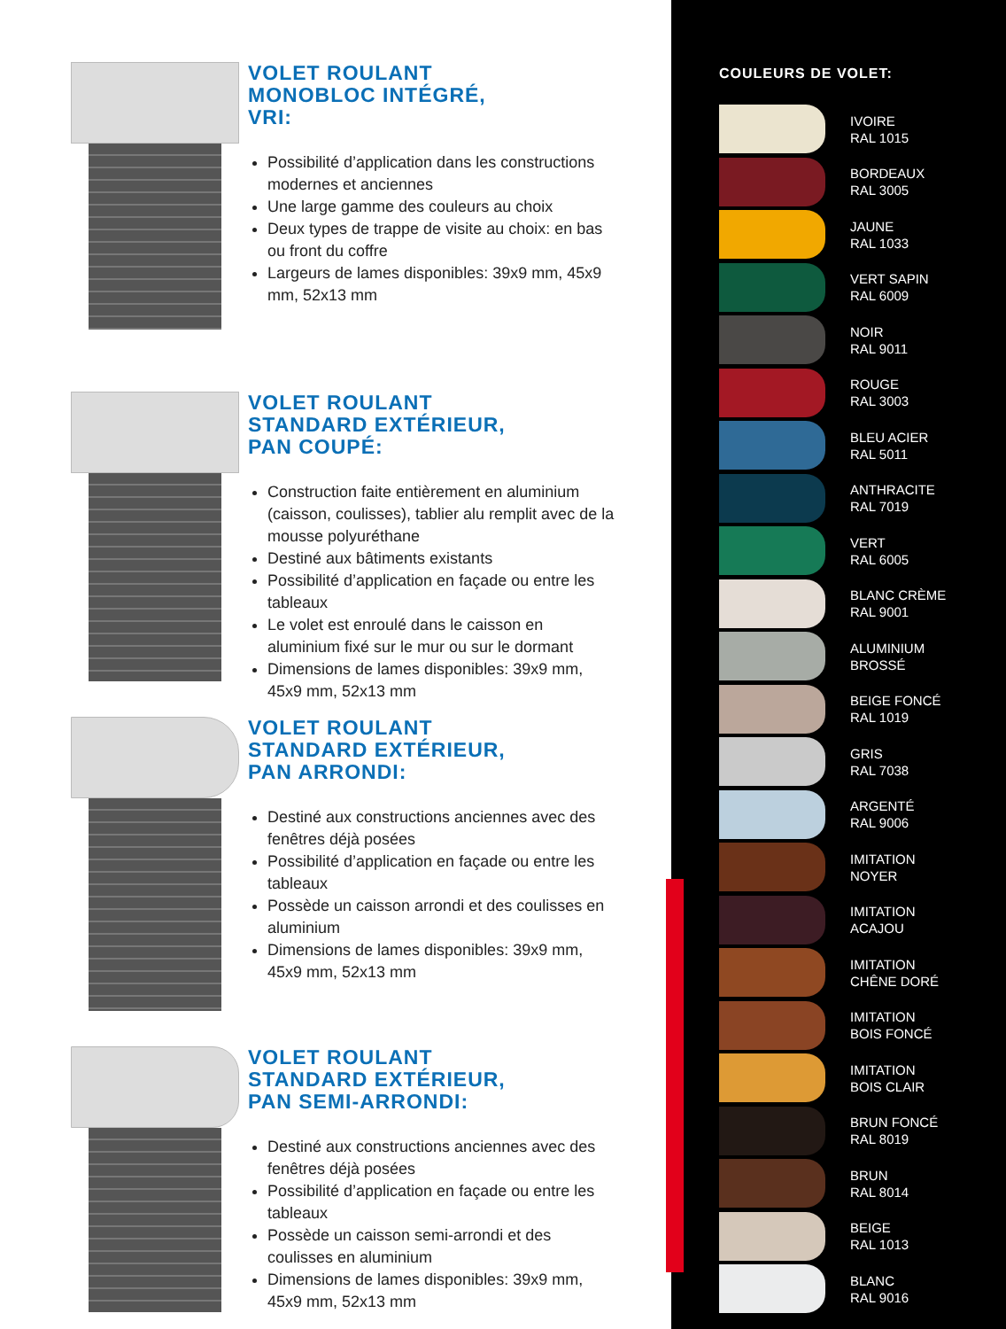VOLET ROULANT
MONOBLOC INTÉGRÉ,
VRI:
Possibilité d’application dans les constructions modernes et anciennes
Une large gamme des couleurs au choix
Deux types de trappe de visite au choix: en bas ou front du coffre
Largeurs de lames disponibles: 39x9 mm, 45x9 mm, 52x13 mm
VOLET ROULANT
STANDARD EXTÉRIEUR,
PAN COUPÉ:
Construction faite entièrement en aluminium (caisson, coulisses), tablier alu remplit avec de la mousse polyuréthane
Destiné aux bâtiments existants
Possibilité d’application en façade ou entre les tableaux
Le volet est enroulé dans le caisson en aluminium fixé sur le mur ou sur le dormant
Dimensions de lames disponibles: 39x9 mm, 45x9 mm, 52x13 mm
VOLET ROULANT
STANDARD EXTÉRIEUR,
PAN ARRONDI:
Destiné aux constructions anciennes avec des fenêtres déjà posées
Possibilité d’application en façade ou entre les tableaux
Possède un caisson arrondi et des coulisses en aluminium
Dimensions de lames disponibles: 39x9 mm, 45x9 mm, 52x13 mm
VOLET ROULANT
STANDARD EXTÉRIEUR,
PAN SEMI-ARRONDI:
Destiné aux constructions anciennes avec des fenêtres déjà posées
Possibilité d’application en façade ou entre les tableaux
Possède un caisson semi-arrondi et des coulisses en aluminium
Dimensions de lames disponibles: 39x9 mm, 45x9 mm, 52x13 mm
COULEURS DE VOLET:
IVOIRE
RAL 1015
BORDEAUX
RAL 3005
JAUNE
RAL 1033
VERT SAPIN
RAL 6009
NOIR
RAL 9011
ROUGE
RAL 3003
BLEU ACIER
RAL 5011
ANTHRACITE
RAL 7019
VERT
RAL 6005
BLANC CRÈME
RAL 9001
ALUMINIUM
BROSSÉ
BEIGE FONCÉ
RAL 1019
GRIS
RAL 7038
ARGENTÉ
RAL 9006
IMITATION
NOYER
IMITATION
ACAJOU
IMITATION
CHÊNE DORÉ
IMITATION
BOIS FONCÉ
IMITATION
BOIS CLAIR
BRUN FONCÉ
RAL 8019
BRUN
RAL 8014
BEIGE
RAL 1013
BLANC
RAL 9016